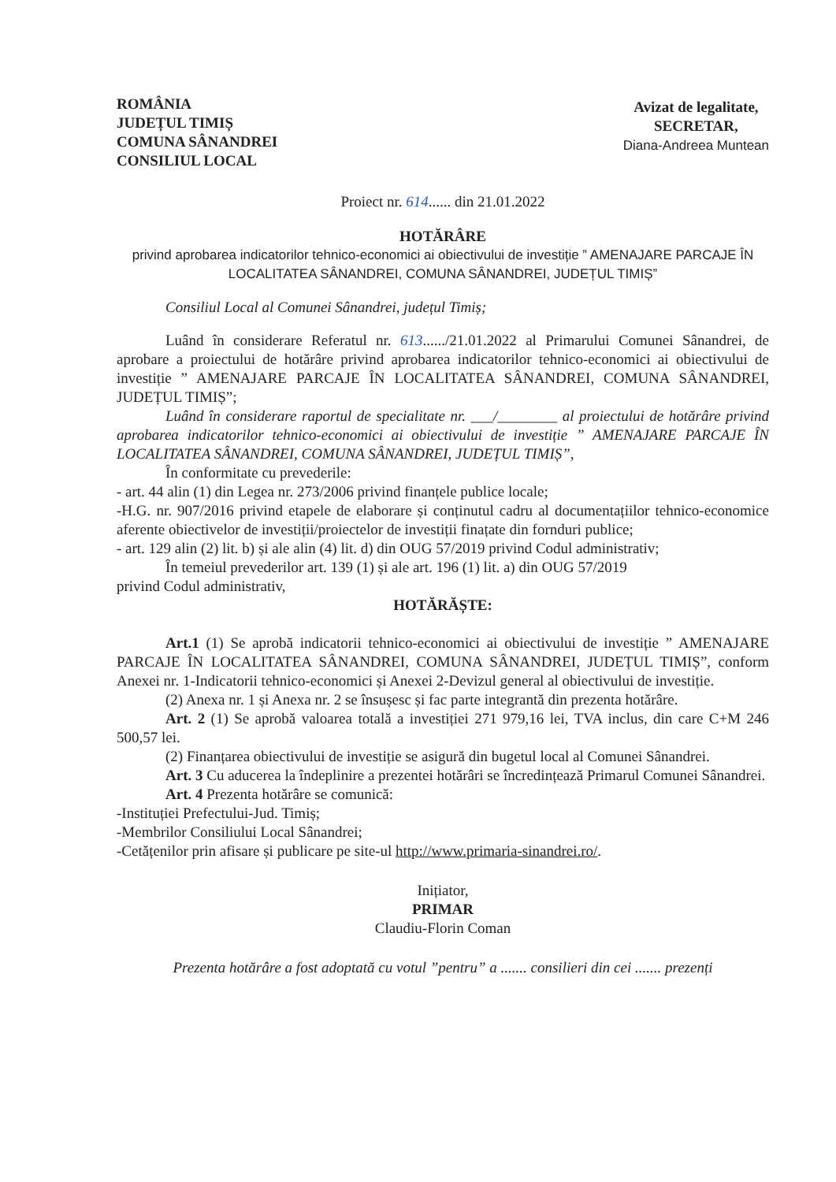ROMÂNIA
JUDEȚUL TIMIȘ
COMUNA SÂNANDREI
CONSILIUL LOCAL
Avizat de legalitate,
SECRETAR,
Diana-Andreea Muntean
Proiect nr. 614...... din 21.01.2022
HOTĂRÂRE
privind aprobarea indicatorilor tehnico-economici ai obiectivului de investiție ” AMENAJARE PARCAJE ÎN LOCALITATEA SÂNANDREI, COMUNA SÂNANDREI, JUDEȚUL TIMIȘ”
Consiliul Local al Comunei Sânandrei, județul Timiș;
Luând în considerare Referatul nr. 613....../21.01.2022 al Primarului Comunei Sânandrei, de aprobare a proiectului de hotărâre privind aprobarea indicatorilor tehnico-economici ai obiectivului de investiție ” AMENAJARE PARCAJE ÎN LOCALITATEA SÂNANDREI, COMUNA SÂNANDREI, JUDEȚUL TIMIȘ”;
Luând în considerare raportul de specialitate nr. ___/________ al proiectului de hotărâre privind aprobarea indicatorilor tehnico-economici ai obiectivului de investiție ” AMENAJARE PARCAJE ÎN LOCALITATEA SÂNANDREI, COMUNA SÂNANDREI, JUDEȚUL TIMIȘ”,
În conformitate cu prevederile:
- art. 44 alin (1) din Legea nr. 273/2006 privind finanțele publice locale;
-H.G. nr. 907/2016 privind etapele de elaborare și conținutul cadru al documentațiilor tehnico-economice aferente obiectivelor de investiții/proiectelor de investiții finațate din fornduri publice;
- art. 129 alin (2) lit. b) și ale alin (4) lit. d) din OUG 57/2019 privind Codul administrativ;
În temeiul prevederilor art. 139 (1) și ale art. 196 (1) lit. a) din OUG 57/2019
privind Codul administrativ,
HOTĂRĂȘTE:
Art.1 (1) Se aprobă indicatorii tehnico-economici ai obiectivului de investiție ” AMENAJARE PARCAJE ÎN LOCALITATEA SÂNANDREI, COMUNA SÂNANDREI, JUDEȚUL TIMIȘ”, conform Anexei nr. 1-Indicatorii tehnico-economici și Anexei 2-Devizul general al obiectivului de investiție.
(2) Anexa nr. 1 și Anexa nr. 2 se însușesc și fac parte integrantă din prezenta hotărâre.
Art. 2 (1) Se aprobă valoarea totală a investiției 271 979,16 lei, TVA inclus, din care C+M 246 500,57 lei.
(2) Finanțarea obiectivului de investiție se asigură din bugetul local al Comunei Sânandrei.
Art. 3 Cu aducerea la îndeplinire a prezentei hotărâri se încredințează Primarul Comunei Sânandrei.
Art. 4 Prezenta hotărâre se comunică:
-Instituției Prefectului-Jud. Timiș;
-Membrilor Consiliului Local Sânandrei;
-Cetățenilor prin afisare și publicare pe site-ul http://www.primaria-sinandrei.ro/.
Inițiator,
PRIMAR
Claudiu-Florin Coman
Prezenta hotărâre a fost adoptată cu votul ”pentru” a ....... consilieri din cei ....... prezenți